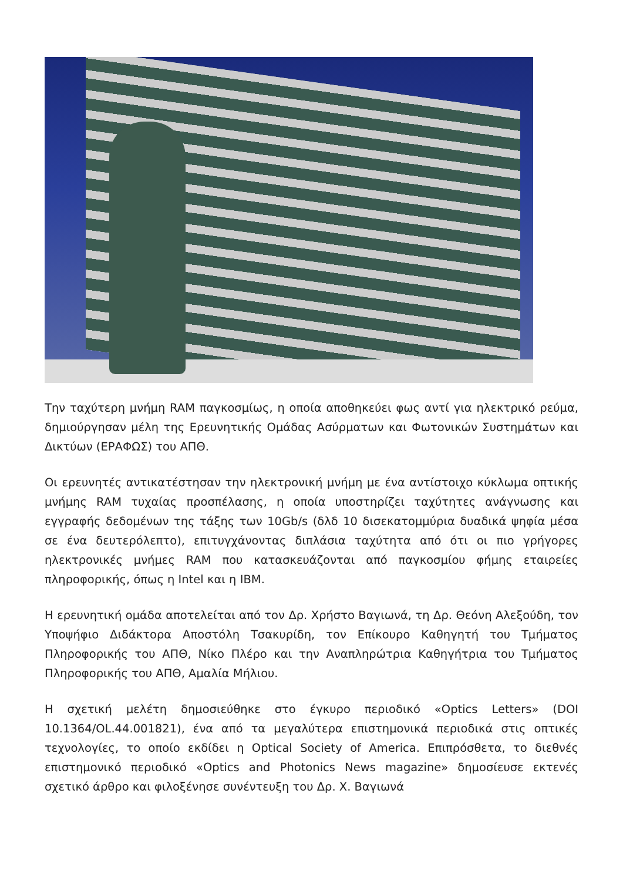Την ταχύτερη μνήμη RAM παγκοσμίως, η οποία αποθηκεύει φως αντί για ηλεκτρικό ρεύμα, δημιούργησαν μέλη της Ερευνητικής Ομάδας Ασύρματων και Φωτονικών Συστημάτων και Δικτύων (ΕΡΑΦΩΣ) του ΑΠΘ.
Οι ερευνητές αντικατέστησαν την ηλεκτρονική μνήμη με ένα αντίστοιχο κύκλωμα οπτικής μνήμης RAM τυχαίας προσπέλασης, η οποία υποστηρίζει ταχύτητες ανάγνωσης και εγγραφής δεδομένων της τάξης των 10Gb/s (δλδ 10 δισεκατομμύρια δυαδικά ψηφία μέσα σε ένα δευτερόλεπτο), επιτυγχάνοντας διπλάσια ταχύτητα από ότι οι πιο γρήγορες ηλεκτρονικές μνήμες RAM που κατασκευάζονται από παγκοσμίου φήμης εταιρείες πληροφορικής, όπως η Intel και η IBM.
Η ερευνητική ομάδα αποτελείται από τον Δρ. Χρήστο Βαγιωνά, τη Δρ. Θεόνη Αλεξούδη, τον Υποψήφιο Διδάκτορα Αποστόλη Τσακυρίδη, τον Επίκουρο Καθηγητή του Τμήματος Πληροφορικής του ΑΠΘ, Νίκο Πλέρο και την Αναπληρώτρια Καθηγήτρια του Τμήματος Πληροφορικής του ΑΠΘ, Αμαλία Μήλιου.
Η σχετική μελέτη δημοσιεύθηκε στο έγκυρο περιοδικό «Optics Letters» (DOI 10.1364/OL.44.001821), ένα από τα μεγαλύτερα επιστημονικά περιοδικά στις οπτικές τεχνολογίες, το οποίο εκδίδει η Optical Society of America. Επιπρόσθετα, το διεθνές επιστημονικό περιοδικό «Optics and Photonics News magazine» δημοσίευσε εκτενές σχετικό άρθρο και φιλοξένησε συνέντευξη του Δρ. Χ. Βαγιωνά